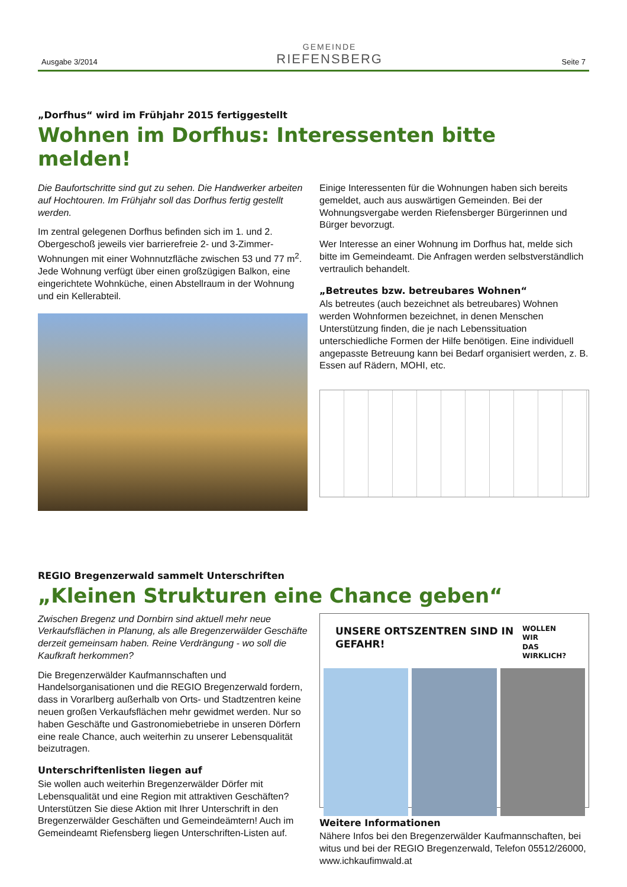Ausgabe 3/2014
GEMEINDE
RIEFENSBERG
Seite 7
„Dorfhus“ wird im Frühjahr 2015 fertiggestellt
Wohnen im Dorfhus: Interessenten bitte melden!
Die Baufortschritte sind gut zu sehen. Die Handwerker arbeiten auf Hochtouren. Im Frühjahr soll das Dorfhus fertig gestellt werden.
Im zentral gelegenen Dorfhus befinden sich im 1. und 2. Obergeschoß jeweils vier barrierefreie 2- und 3-Zimmer-Wohnungen mit einer Wohnnutzfläche zwischen 53 und 77 m<sup>2</sup>. Jede Wohnung verfügt über einen großzügigen Balkon, eine eingerichtete Wohnküche, einen Abstellraum in der Wohnung und ein Kellerabteil.
Einige Interessenten für die Wohnungen haben sich bereits gemeldet, auch aus auswärtigen Gemeinden. Bei der Wohnungsvergabe werden Riefensberger Bürgerinnen und Bürger bevorzugt.
Wer Interesse an einer Wohnung im Dorfhus hat, melde sich bitte im Gemeindeamt. Die Anfragen werden selbstverständlich vertraulich behandelt.
„Betreutes bzw. betreubares Wohnen“
Als betreutes (auch bezeichnet als betreubares) Wohnen werden Wohnformen bezeichnet, in denen Menschen Unterstützung finden, die je nach Lebenssituation unterschiedliche Formen der Hilfe benötigen. Eine individuell angepasste Betreuung kann bei Bedarf organisiert werden, z. B. Essen auf Rädern, MOHI, etc.
REGIO Bregenzerwald sammelt Unterschriften
„Kleinen Strukturen eine Chance geben“
Zwischen Bregenz und Dornbirn sind aktuell mehr neue Verkaufsflächen in Planung, als alle Bregenzerwälder Geschäfte derzeit gemeinsam haben. Reine Verdrängung - wo soll die Kaufkraft herkommen?
Die Bregenzerwälder Kaufmannschaften und Handelsorganisationen und die REGIO Bregenzerwald fordern, dass in Vorarlberg außerhalb von Orts- und Stadtzentren keine neuen großen Verkaufsflächen mehr gewidmet werden. Nur so haben Geschäfte und Gastronomiebetriebe in unseren Dörfern eine reale Chance, auch weiterhin zu unserer Lebensqualität beizutragen.
Unterschriftenlisten liegen auf
Sie wollen auch weiterhin Bregenzerwälder Dörfer mit Lebensqualität und eine Region mit attraktiven Geschäften? Unterstützen Sie diese Aktion mit Ihrer Unterschrift in den Bregenzerwälder Geschäften und Gemeindeämtern! Auch im Gemeindeamt Riefensberg liegen Unterschriften-Listen auf.
UNSERE ORTSZENTREN SIND IN GEFAHR! WOLLEN WIR
DAS WIRKLICH?
Weitere Informationen
Nähere Infos bei den Bregenzerwälder Kaufmannschaften, bei witus und bei der REGIO Bregenzerwald, Telefon 05512/26000, www.ichkaufimwald.at